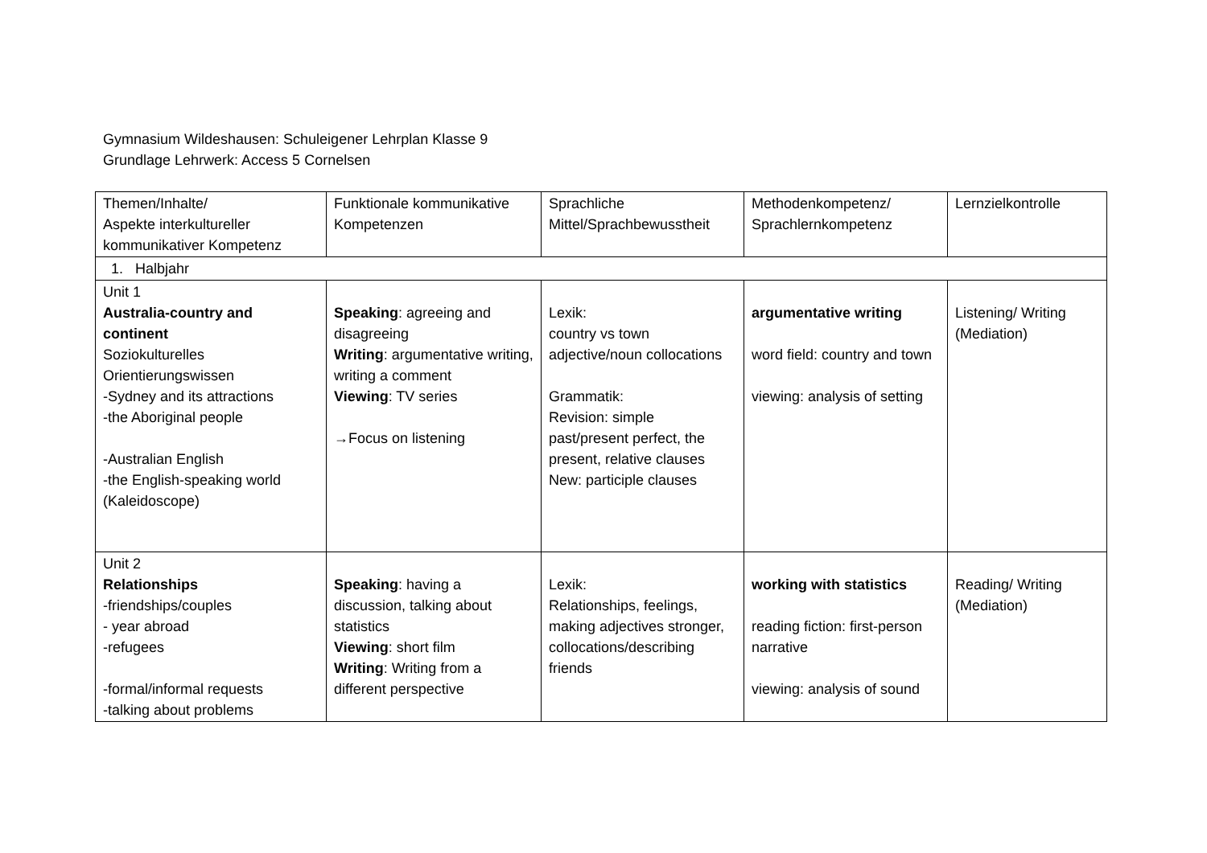Gymnasium Wildeshausen: Schuleigener Lehrplan Klasse 9
Grundlage Lehrwerk: Access 5 Cornelsen
| Themen/Inhalte/ Aspekte interkultureller kommunikativer Kompetenz | Funktionale kommunikative Kompetenzen | Sprachliche Mittel/Sprachbewusstheit | Methodenkompetenz/ Sprachlernkompetenz | Lernzielkontrolle |
| 1. Halbjahr | | | | |
| Unit 1 Australia-country and continent Soziokulturelles Orientierungswissen -Sydney and its attractions -the Aboriginal people -Australian English -the English-speaking world (Kaleidoscope) | Speaking : agreeing and disagreeing Writing : argumentative writing, writing a comment Viewing : TV series →Focus on listening | Lexik: country vs town adjective/noun collocations Grammatik: Revision: simple past/present perfect, the present, relative clauses New: participle clauses | argumentative writing word field: country and town viewing: analysis of setting | Listening/ Writing (Mediation) |
| Unit 2 Relationships -friendships/couples - year abroad -refugees -formal/informal requests -talking about problems | Speaking : having a discussion, talking about statistics Viewing : short film Writing : Writing from a different perspective | Lexik: Relationships, feelings, making adjectives stronger, collocations/describing friends | working with statistics reading fiction: first-person narrative viewing: analysis of sound | Reading/ Writing (Mediation) |